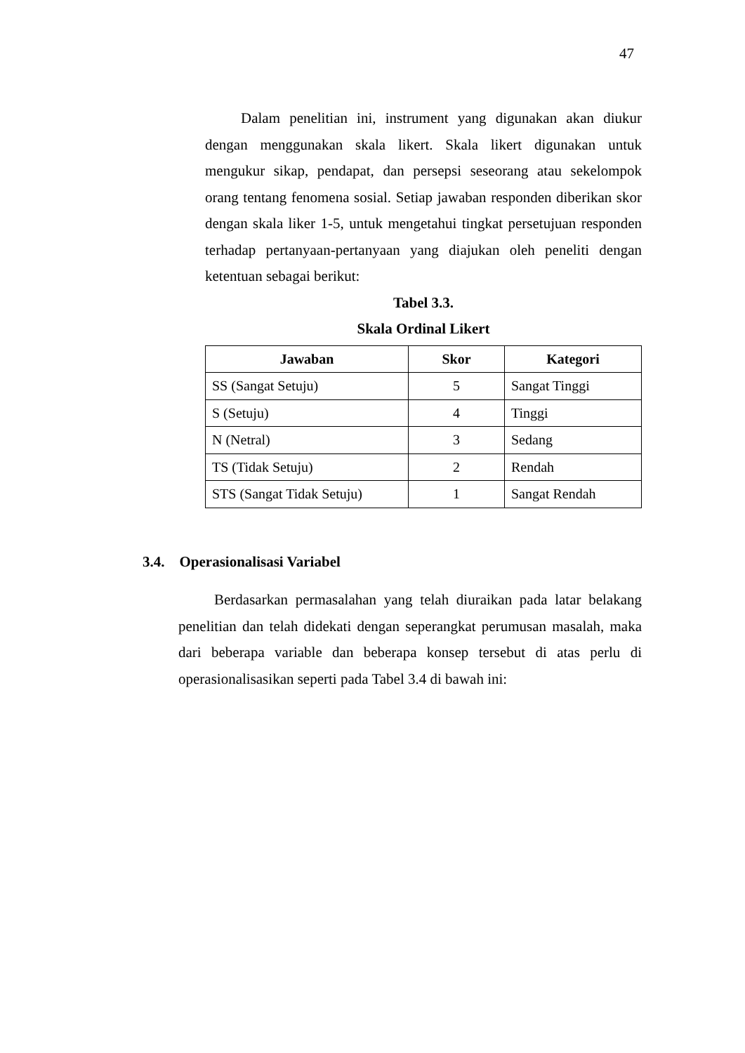47
Dalam penelitian ini, instrument yang digunakan akan diukur dengan menggunakan skala likert. Skala likert digunakan untuk mengukur sikap, pendapat, dan persepsi seseorang atau sekelompok orang tentang fenomena sosial. Setiap jawaban responden diberikan skor dengan skala liker 1-5, untuk mengetahui tingkat persetujuan responden terhadap pertanyaan-pertanyaan yang diajukan oleh peneliti dengan ketentuan sebagai berikut:
Tabel 3.3.
Skala Ordinal Likert
| Jawaban | Skor | Kategori |
| --- | --- | --- |
| SS (Sangat Setuju) | 5 | Sangat Tinggi |
| S (Setuju) | 4 | Tinggi |
| N (Netral) | 3 | Sedang |
| TS (Tidak Setuju) | 2 | Rendah |
| STS (Sangat Tidak Setuju) | 1 | Sangat Rendah |
3.4. Operasionalisasi Variabel
Berdasarkan permasalahan yang telah diuraikan pada latar belakang penelitian dan telah didekati dengan seperangkat perumusan masalah, maka dari beberapa variable dan beberapa konsep tersebut di atas perlu di operasionalisasikan seperti pada Tabel 3.4 di bawah ini: